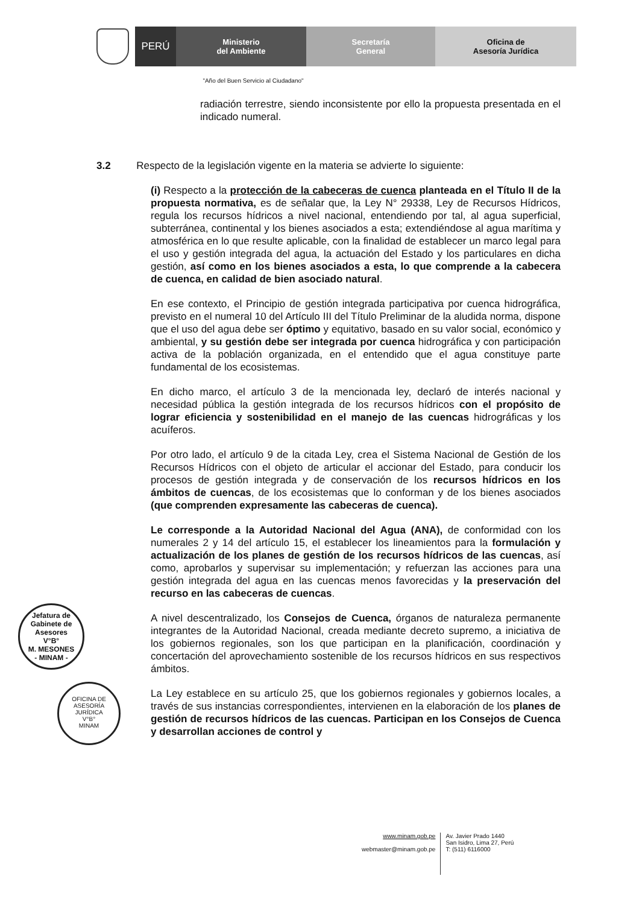PERÚ
Ministerio
del Ambiente
Secretaría
General
Oficina de
Asesoría Jurídica
"Año del Buen Servicio al Ciudadano"
radiación terrestre, siendo inconsistente por ello la propuesta presentada en el indicado numeral.
3.2 Respecto de la legislación vigente en la materia se advierte lo siguiente:
(i) Respecto a la protección de la cabeceras de cuenca planteada en el Título II de la propuesta normativa, es de señalar que, la Ley N° 29338, Ley de Recursos Hídricos, regula los recursos hídricos a nivel nacional, entendiendo por tal, al agua superficial, subterránea, continental y los bienes asociados a esta; extendiéndose al agua marítima y atmosférica en lo que resulte aplicable, con la finalidad de establecer un marco legal para el uso y gestión integrada del agua, la actuación del Estado y los particulares en dicha gestión, así como en los bienes asociados a esta, lo que comprende a la cabecera de cuenca, en calidad de bien asociado natural.
En ese contexto, el Principio de gestión integrada participativa por cuenca hidrográfica, previsto en el numeral 10 del Artículo III del Título Preliminar de la aludida norma, dispone que el uso del agua debe ser óptimo y equitativo, basado en su valor social, económico y ambiental, y su gestión debe ser integrada por cuenca hidrográfica y con participación activa de la población organizada, en el entendido que el agua constituye parte fundamental de los ecosistemas.
En dicho marco, el artículo 3 de la mencionada ley, declaró de interés nacional y necesidad pública la gestión integrada de los recursos hídricos con el propósito de lograr eficiencia y sostenibilidad en el manejo de las cuencas hidrográficas y los acuíferos.
Por otro lado, el artículo 9 de la citada Ley, crea el Sistema Nacional de Gestión de los Recursos Hídricos con el objeto de articular el accionar del Estado, para conducir los procesos de gestión integrada y de conservación de los recursos hídricos en los ámbitos de cuencas, de los ecosistemas que lo conforman y de los bienes asociados (que comprenden expresamente las cabeceras de cuenca).
Le corresponde a la Autoridad Nacional del Agua (ANA), de conformidad con los numerales 2 y 14 del artículo 15, el establecer los lineamientos para la formulación y actualización de los planes de gestión de los recursos hídricos de las cuencas, así como, aprobarlos y supervisar su implementación; y refuerzan las acciones para una gestión integrada del agua en las cuencas menos favorecidas y la preservación del recurso en las cabeceras de cuencas.
A nivel descentralizado, los Consejos de Cuenca, órganos de naturaleza permanente integrantes de la Autoridad Nacional, creada mediante decreto supremo, a iniciativa de los gobiernos regionales, son los que participan en la planificación, coordinación y concertación del aprovechamiento sostenible de los recursos hídricos en sus respectivos ámbitos.
La Ley establece en su artículo 25, que los gobiernos regionales y gobiernos locales, a través de sus instancias correspondientes, intervienen en la elaboración de los planes de gestión de recursos hídricos de las cuencas. Participan en los Consejos de Cuenca y desarrollan acciones de control y
Jefatura de Gabinete de Asesores
V°B°
M. MESONES
- MINAM -
OFICINA DE ASESORÍA JURÍDICA
V°B°
MINAM
www.minam.gob.pe
webmaster@minam.gob.pe
Av. Javier Prado 1440
San Isidro, Lima 27, Perú
T: (511) 6116000